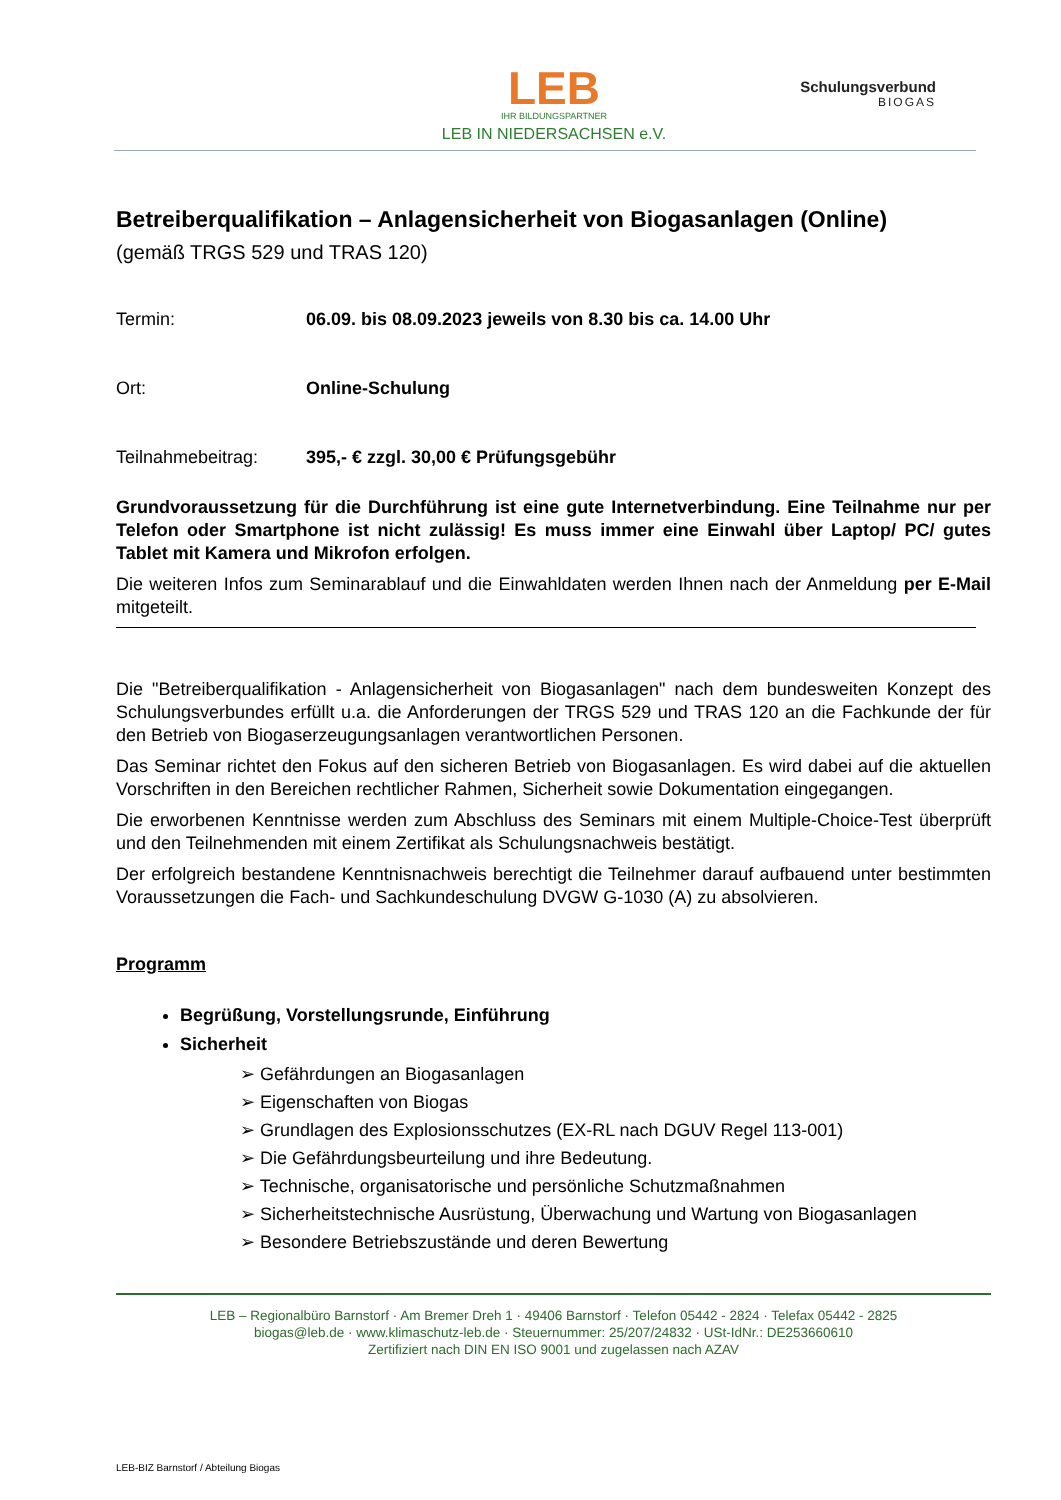LEB
IHR BILDUNGSPARTNER
LEB IN NIEDERSACHSEN e.V.
Schulungsverbund
BIOGAS
Betreiberqualifikation – Anlagensicherheit von Biogasanlagen (Online)
(gemäß TRGS 529 und TRAS 120)
Termin: 06.09. bis 08.09.2023 jeweils von 8.30 bis ca. 14.00 Uhr
Ort: Online-Schulung
Teilnahmebeitrag: 395,- € zzgl. 30,00 € Prüfungsgebühr
Grundvoraussetzung für die Durchführung ist eine gute Internetverbindung. Eine Teilnahme nur per Telefon oder Smartphone ist nicht zulässig! Es muss immer eine Einwahl über Laptop/ PC/ gutes Tablet mit Kamera und Mikrofon erfolgen.
Die weiteren Infos zum Seminarablauf und die Einwahldaten werden Ihnen nach der Anmeldung per E-Mail mitgeteilt.
Die "Betreiberqualifikation - Anlagensicherheit von Biogasanlagen" nach dem bundesweiten Konzept des Schulungsverbundes erfüllt u.a. die Anforderungen der TRGS 529 und TRAS 120 an die Fachkunde der für den Betrieb von Biogaserzeugungsanlagen verantwortlichen Personen.
Das Seminar richtet den Fokus auf den sicheren Betrieb von Biogasanlagen. Es wird dabei auf die aktuellen Vorschriften in den Bereichen rechtlicher Rahmen, Sicherheit sowie Dokumentation eingegangen.
Die erworbenen Kenntnisse werden zum Abschluss des Seminars mit einem Multiple-Choice-Test überprüft und den Teilnehmenden mit einem Zertifikat als Schulungsnachweis bestätigt.
Der erfolgreich bestandene Kenntnisnachweis berechtigt die Teilnehmer darauf aufbauend unter bestimmten Voraussetzungen die Fach- und Sachkundeschulung DVGW G-1030 (A) zu absolvieren.
Programm
Begrüßung, Vorstellungsrunde, Einführung
Sicherheit
➢ Gefährdungen an Biogasanlagen
➢ Eigenschaften von Biogas
➢ Grundlagen des Explosionsschutzes (EX-RL nach DGUV Regel 113-001)
➢ Die Gefährdungsbeurteilung und ihre Bedeutung.
➢ Technische, organisatorische und persönliche Schutzmaßnahmen
➢ Sicherheitstechnische Ausrüstung, Überwachung und Wartung von Biogasanlagen
➢ Besondere Betriebszustände und deren Bewertung
LEB – Regionalbüro Barnstorf · Am Bremer Dreh 1 · 49406 Barnstorf · Telefon 05442 - 2824 · Telefax 05442 - 2825
biogas@leb.de · www.klimaschutz-leb.de · Steuernummer: 25/207/24832 · USt-IdNr.: DE253660610
Zertifiziert nach DIN EN ISO 9001 und zugelassen nach AZAV
LEB-BIZ Barnstorf / Abteilung Biogas